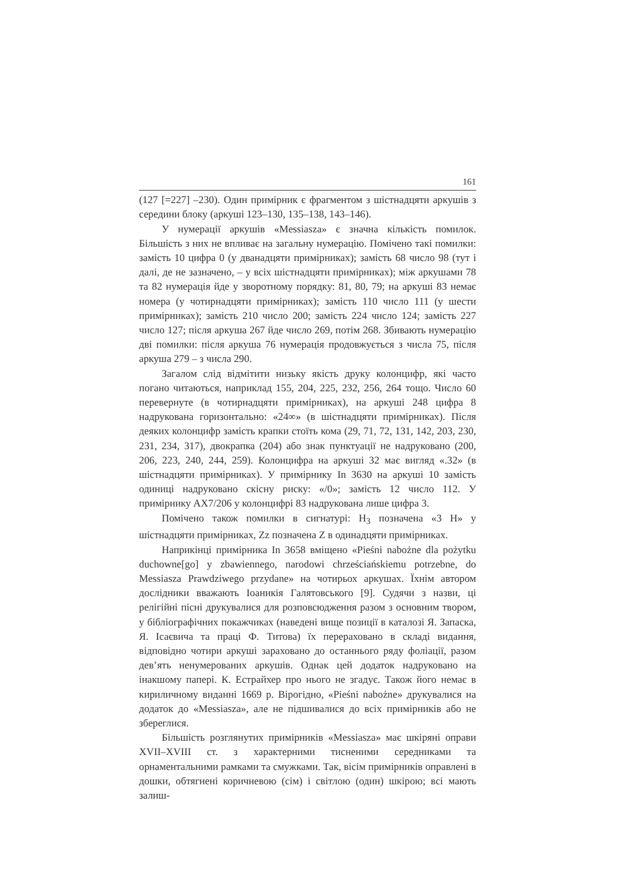161
(127 [=227] –230). Один примірник є фрагментом з шістнадцяти аркушів з середини блоку (аркуші 123–130, 135–138, 143–146).
У нумерації аркушів «Messiasza» є значна кількість помилок. Більшість з них не впливає на загальну нумерацію. Помічено такі помилки: замість 10 цифра 0 (у дванадцяти примірниках); замість 68 число 98 (тут і далі, де не зазначено, – у всіх шістнадцяти примірниках); між аркушами 78 та 82 нумерація йде у зворотному порядку: 81, 80, 79; на аркуші 83 немає номера (у чотирнадцяти примірниках); замість 110 число 111 (у шести примірниках); замість 210 число 200; замість 224 число 124; замість 227 число 127; після аркуша 267 йде число 269, потім 268. Збивають нумерацію дві помилки: після аркуша 76 нумерація продовжується з числа 75, після аркуша 279 – з числа 290.
Загалом слід відмітити низьку якість друку колонцифр, які часто погано читаються, наприклад 155, 204, 225, 232, 256, 264 тощо. Число 60 перевернуте (в чотирнадцяти примірниках), на аркуші 248 цифра 8 надрукована горизонтально: «24∞» (в шістнадцяти примірниках). Після деяких колонцифр замість крапки стоїть кома (29, 71, 72, 131, 142, 203, 230, 231, 234, 317), двокрапка (204) або знак пунктуації не надруковано (200, 206, 223, 240, 244, 259). Колонцифра на аркуші 32 має вигляд «.32» (в шістнадцяти примірниках). У примірнику In 3630 на аркуші 10 замість одиниці надруковано скісну риску: «/0»; замість 12 число 112. У примірнику AX7/206 у колонцифрі 83 надрукована лише цифра 3.
Помічено також помилки в сигнатурі: H<sub>3</sub> позначена «3 H» у шістнадцяти примірниках, Zz позначена Z в одинадцяти примірниках.
Наприкінці примірника In 3658 вміщено «Pieśni nabożne dla pożytku duchowne[go] y zbawiennego, narodowi chrześciańskiemu potrzebne, do Messiasza Prawdziwego przydane» на чотирьох аркушах. Їхнім автором дослідники вважають Іоаникія Галятовського [9]. Судячи з назви, ці релігійні пісні друкувалися для розповсюдження разом з основним твором, у бібліографічних покажчиках (наведені вище позиції в каталозі Я. Запаска, Я. Ісаєвича та праці Ф. Титова) їх перераховано в складі видання, відповідно чотири аркуші зараховано до останнього ряду фоліації, разом дев’ять ненумерованих аркушів. Однак цей додаток надруковано на інакшому папері. К. Естрайхер про нього не згадує. Також його немає в кириличному виданні 1669 р. Вірогідно, «Pieśni nabożne» друкувалися на додаток до «Messiasza», але не підшивалися до всіх примірників або не збереглися.
Більшість розглянутих примірників «Messiasza» має шкіряні оправи XVII–XVIII ст. з характерними тисненими середниками та орнаментальними рамками та смужками. Так, вісім примірників оправлені в дошки, обтягнені коричневою (сім) і світлою (один) шкірою; всі мають залиш-